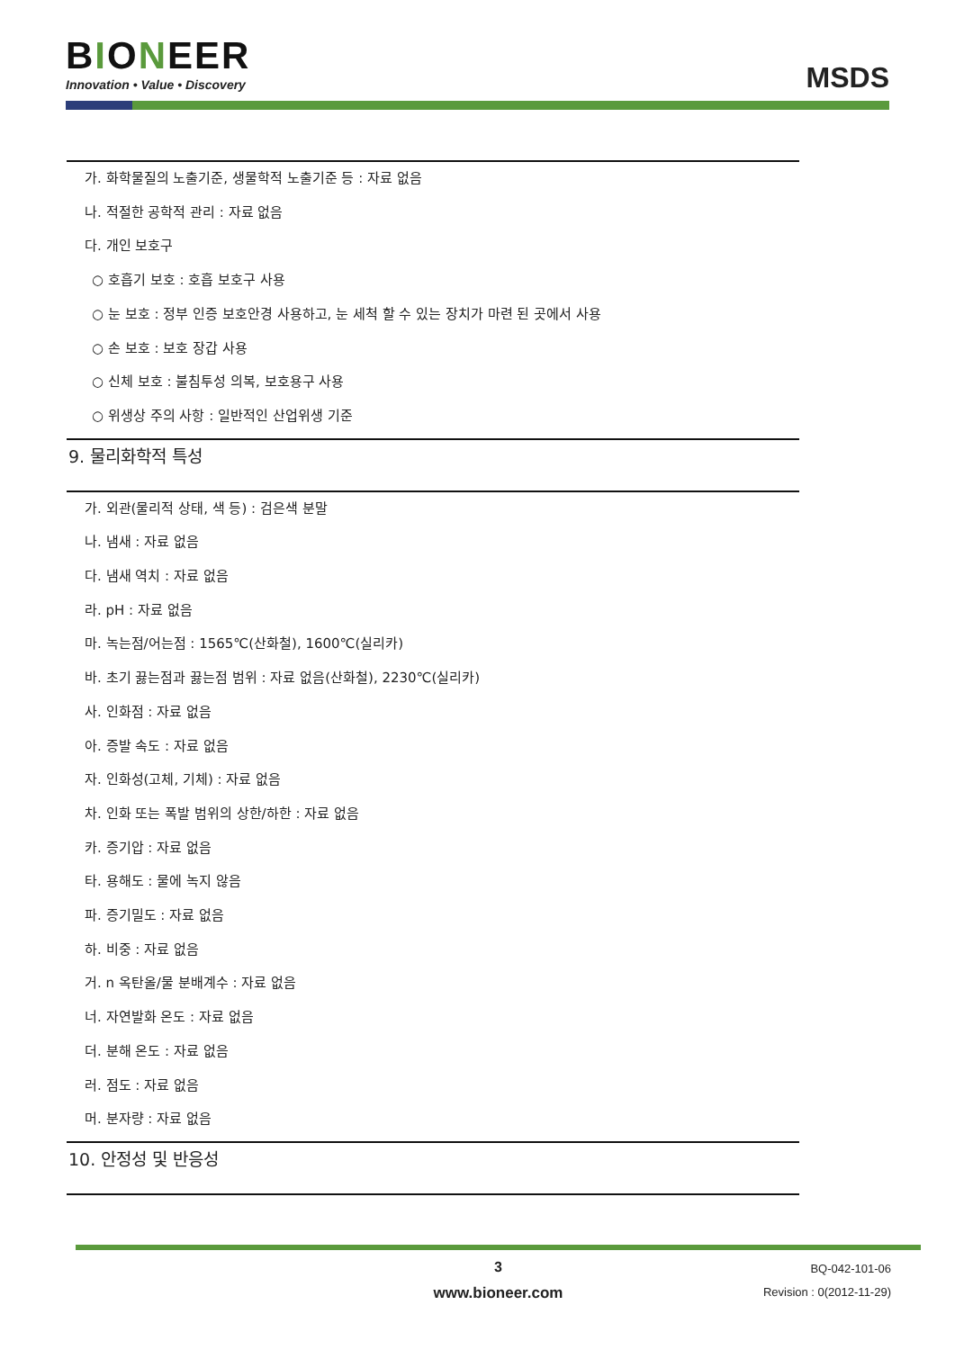BIONEER
Innovation • Value • Discovery
MSDS
가. 화학물질의 노출기준, 생물학적 노출기준 등 : 자료 없음
나. 적절한 공학적 관리 : 자료 없음
다. 개인 보호구
○ 호흡기 보호 : 호흡 보호구 사용
○ 눈 보호 : 정부 인증 보호안경 사용하고, 눈 세척 할 수 있는 장치가 마련 된 곳에서 사용
○ 손 보호 : 보호 장갑 사용
○ 신체 보호 : 불침투성 의복, 보호용구 사용
○ 위생상 주의 사항 : 일반적인 산업위생 기준
9. 물리화학적 특성
가. 외관(물리적 상태, 색 등) : 검은색 분말
나. 냄새 : 자료 없음
다. 냄새 역치 : 자료 없음
라. pH : 자료 없음
마. 녹는점/어는점 : 1565℃(산화철), 1600℃(실리카)
바. 초기 끓는점과 끓는점 범위 : 자료 없음(산화철), 2230℃(실리카)
사. 인화점 : 자료 없음
아. 증발 속도 : 자료 없음
자. 인화성(고체, 기체) : 자료 없음
차. 인화 또는 폭발 범위의 상한/하한 : 자료 없음
카. 증기압 : 자료 없음
타. 용해도 : 물에 녹지 않음
파. 증기밀도 : 자료 없음
하. 비중 : 자료 없음
거. n 옥탄올/물 분배계수 : 자료 없음
너. 자연발화 온도 : 자료 없음
더. 분해 온도 : 자료 없음
러. 점도 : 자료 없음
머. 분자량 : 자료 없음
10. 안정성 및 반응성
3
www.bioneer.com
BQ-042-101-06
Revision : 0(2012-11-29)